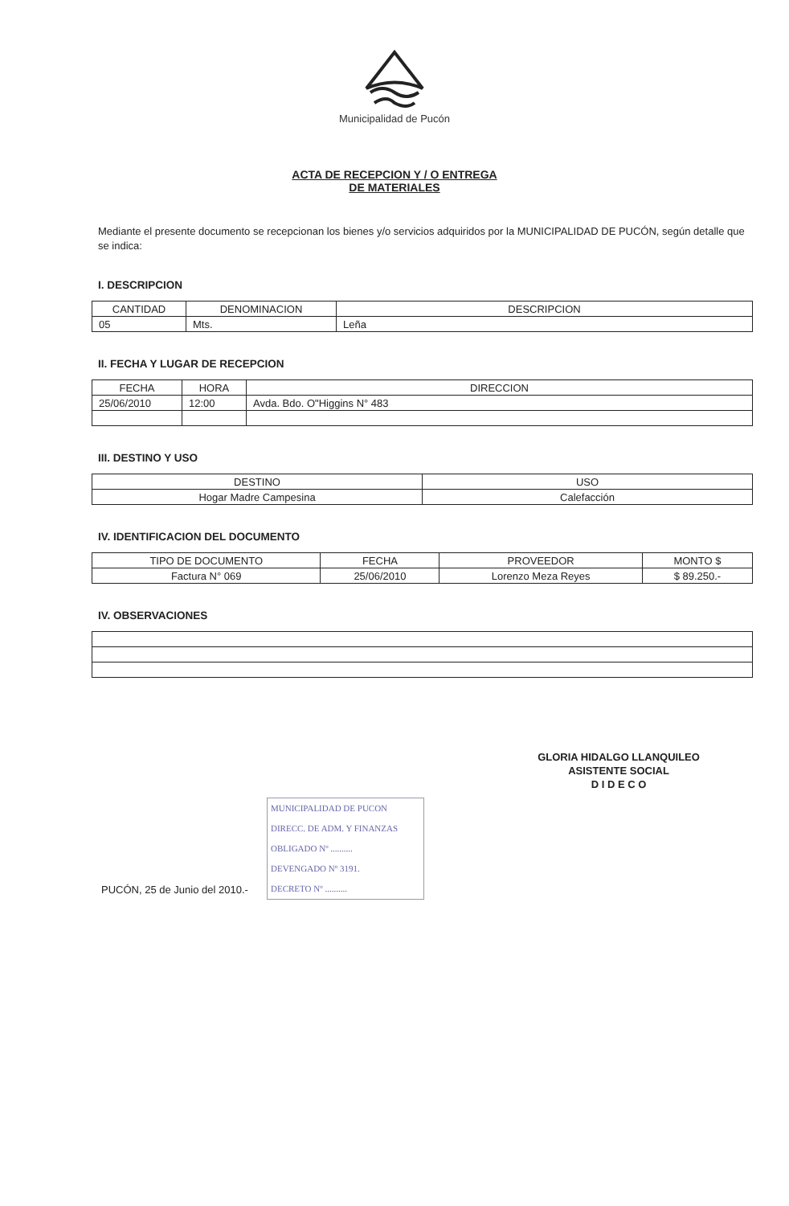Municipalidad de Pucón
ACTA DE RECEPCION Y / O ENTREGA
DE MATERIALES
Mediante el presente documento se recepcionan los bienes y/o servicios adquiridos por la MUNICIPALIDAD DE PUCÓN, según detalle que se indica:
I. DESCRIPCION
| CANTIDAD | DENOMINACION | DESCRIPCION |
| 05 | Mts. | Leña |
II. FECHA Y LUGAR DE RECEPCION
| FECHA | HORA | DIRECCION |
| 25/06/2010 | 12:00 | Avda. Bdo. O"Higgins N° 483 |
III. DESTINO Y USO
| DESTINO | USO |
| Hogar Madre Campesina | Calefacción |
IV. IDENTIFICACION DEL DOCUMENTO
| TIPO DE DOCUMENTO | FECHA | PROVEEDOR | MONTO $ |
| Factura N° 069 | 25/06/2010 | Lorenzo Meza Reyes | $ 89.250.- |
IV. OBSERVACIONES
GLORIA HIDALGO LLANQUILEO
ASISTENTE SOCIAL
D I D E C O
MUNICIPALIDAD DE PUCON
DIRECC. DE ADM. Y FINANZAS
OBLIGADO Nº ..........
DEVENGADO Nº 3191.
DECRETO Nº ..........
PUCÓN, 25 de Junio del 2010.-